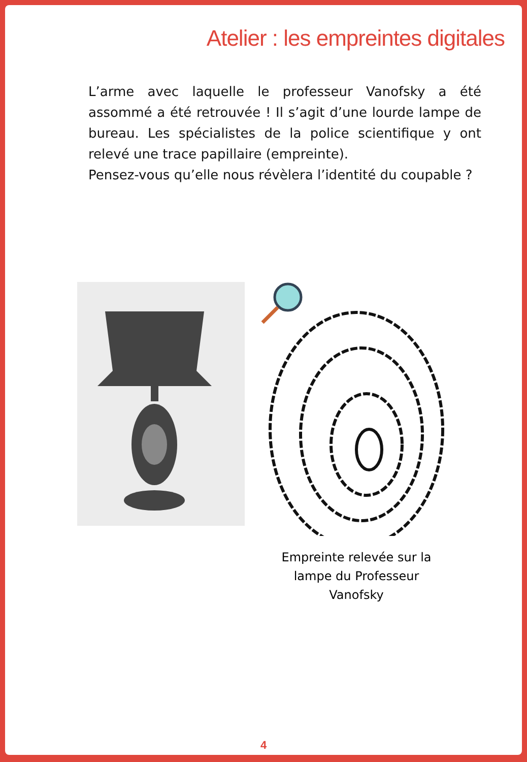Atelier : les empreintes digitales
L’arme avec laquelle le professeur Vanofsky a été assommé a été retrouvée ! Il s’agit d’une lourde lampe de bureau. Les spécialistes de la police scientifique y ont relevé une trace papillaire (empreinte).
Pensez-vous qu’elle nous révèlera l’identité du coupable ?
Empreinte relevée sur la
lampe du Professeur
Vanofsky
4